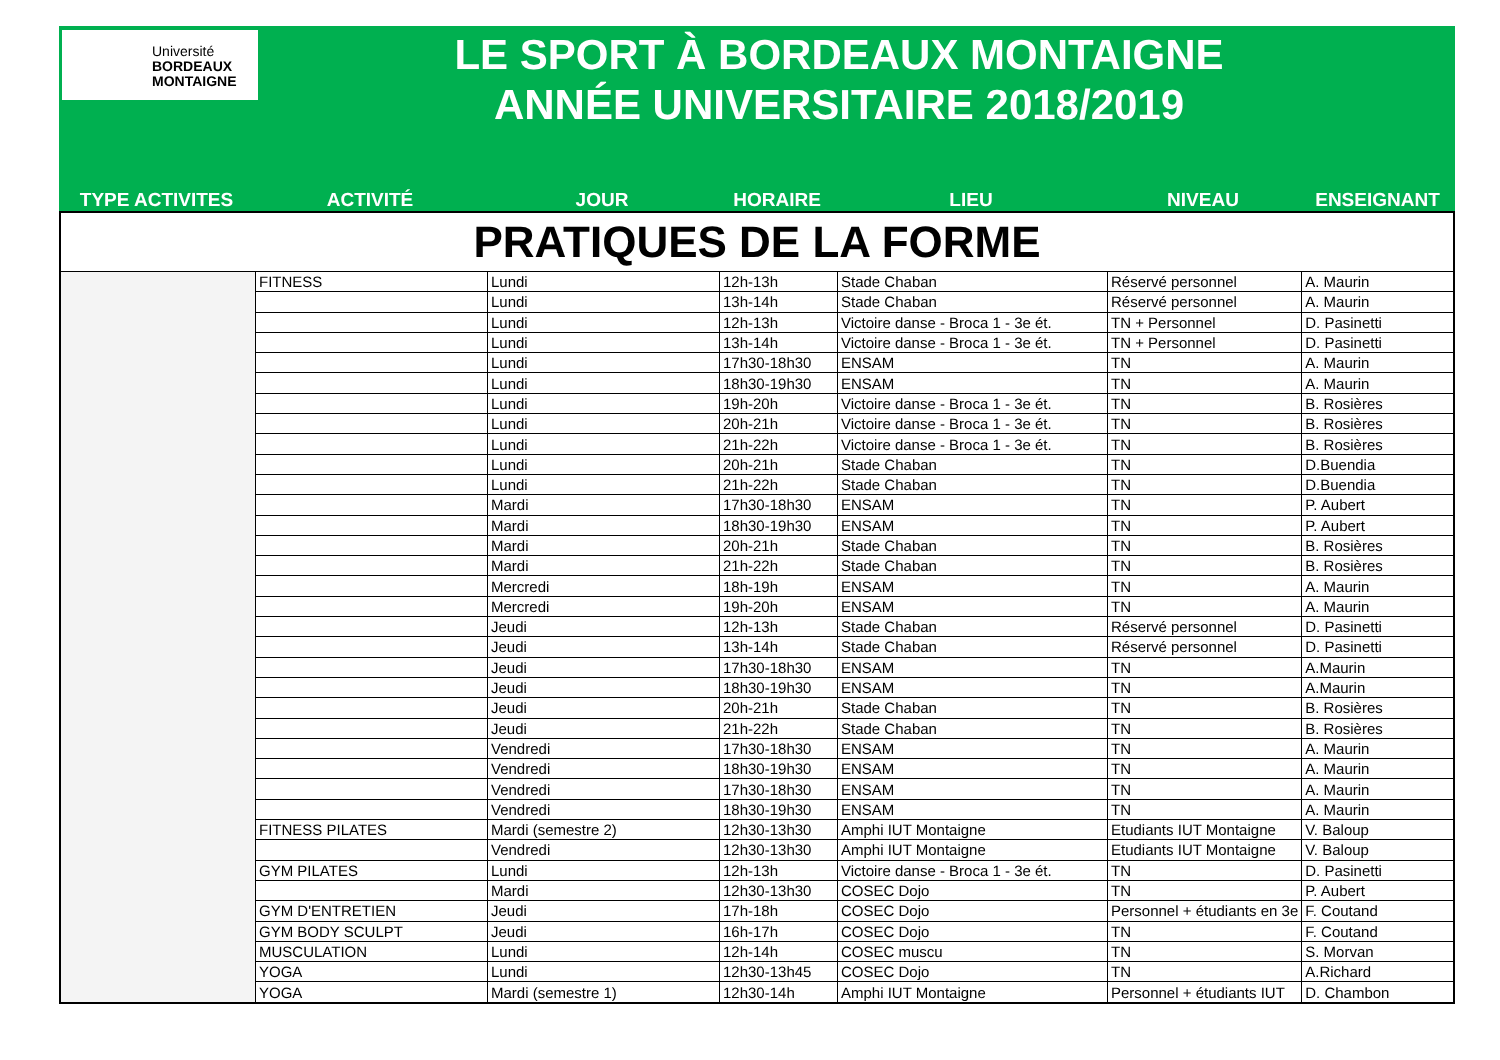Université
BORDEAUX
MONTAIGNE
LE SPORT À BORDEAUX MONTAIGNE
ANNÉE UNIVERSITAIRE 2018/2019
TYPE ACTIVITES ACTIVITÉ JOUR HORAIRE LIEU NIVEAU ENSEIGNANT
| PRATIQUES DE LA FORME | | | | | | |
| | FITNESS | Lundi | 12h-13h | Stade Chaban | Réservé personnel | A. Maurin |
| | | Lundi | 13h-14h | Stade Chaban | Réservé personnel | A. Maurin |
| | | Lundi | 12h-13h | Victoire danse - Broca 1 - 3e ét. | TN + Personnel | D. Pasinetti |
| | | Lundi | 13h-14h | Victoire danse - Broca 1 - 3e ét. | TN + Personnel | D. Pasinetti |
| | | Lundi | 17h30-18h30 | ENSAM | TN | A. Maurin |
| | | Lundi | 18h30-19h30 | ENSAM | TN | A. Maurin |
| | | Lundi | 19h-20h | Victoire danse - Broca 1 - 3e ét. | TN | B. Rosières |
| | | Lundi | 20h-21h | Victoire danse - Broca 1 - 3e ét. | TN | B. Rosières |
| | | Lundi | 21h-22h | Victoire danse - Broca 1 - 3e ét. | TN | B. Rosières |
| | | Lundi | 20h-21h | Stade Chaban | TN | D.Buendia |
| | | Lundi | 21h-22h | Stade Chaban | TN | D.Buendia |
| | | Mardi | 17h30-18h30 | ENSAM | TN | P. Aubert |
| | | Mardi | 18h30-19h30 | ENSAM | TN | P. Aubert |
| | | Mardi | 20h-21h | Stade Chaban | TN | B. Rosières |
| | | Mardi | 21h-22h | Stade Chaban | TN | B. Rosières |
| | | Mercredi | 18h-19h | ENSAM | TN | A. Maurin |
| | | Mercredi | 19h-20h | ENSAM | TN | A. Maurin |
| | | Jeudi | 12h-13h | Stade Chaban | Réservé personnel | D. Pasinetti |
| | | Jeudi | 13h-14h | Stade Chaban | Réservé personnel | D. Pasinetti |
| | | Jeudi | 17h30-18h30 | ENSAM | TN | A.Maurin |
| | | Jeudi | 18h30-19h30 | ENSAM | TN | A.Maurin |
| | | Jeudi | 20h-21h | Stade Chaban | TN | B. Rosières |
| | | Jeudi | 21h-22h | Stade Chaban | TN | B. Rosières |
| | | Vendredi | 17h30-18h30 | ENSAM | TN | A. Maurin |
| | | Vendredi | 18h30-19h30 | ENSAM | TN | A. Maurin |
| | | Vendredi | 17h30-18h30 | ENSAM | TN | A. Maurin |
| | | Vendredi | 18h30-19h30 | ENSAM | TN | A. Maurin |
| | FITNESS PILATES | Mardi (semestre 2) | 12h30-13h30 | Amphi IUT Montaigne | Etudiants IUT Montaigne | V. Baloup |
| | | Vendredi | 12h30-13h30 | Amphi IUT Montaigne | Etudiants IUT Montaigne | V. Baloup |
| | GYM PILATES | Lundi | 12h-13h | Victoire danse - Broca 1 - 3e ét. | TN | D. Pasinetti |
| | | Mardi | 12h30-13h30 | COSEC Dojo | TN | P. Aubert |
| | GYM D'ENTRETIEN | Jeudi | 17h-18h | COSEC Dojo | Personnel + étudiants en 3e | F. Coutand |
| | GYM BODY SCULPT | Jeudi | 16h-17h | COSEC Dojo | TN | F. Coutand |
| | MUSCULATION | Lundi | 12h-14h | COSEC muscu | TN | S. Morvan |
| | YOGA | Lundi | 12h30-13h45 | COSEC Dojo | TN | A.Richard |
| | YOGA | Mardi (semestre 1) | 12h30-14h | Amphi IUT Montaigne | Personnel + étudiants IUT | D. Chambon |